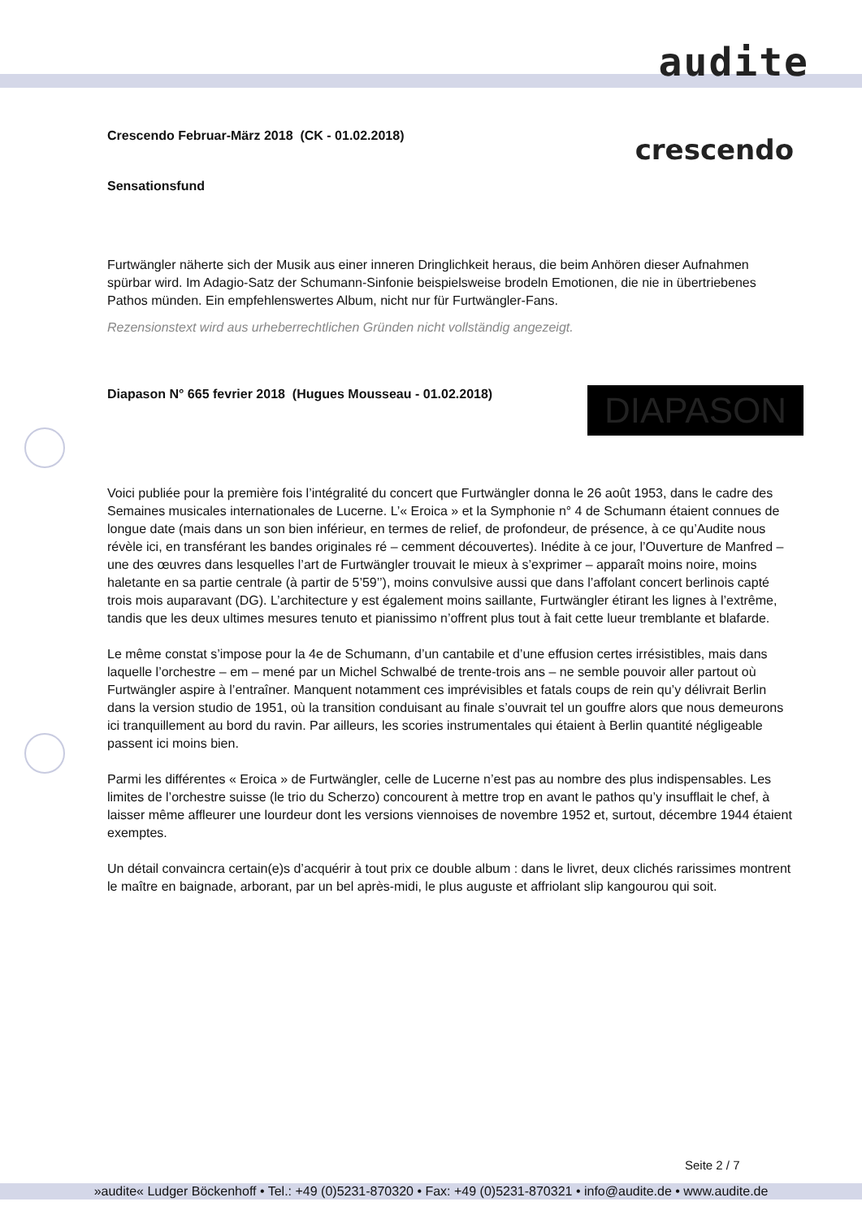audite
Crescendo Februar-März 2018 (CK - 01.02.2018)
Sensationsfund
crescendo
Furtwängler näherte sich der Musik aus einer inneren Dringlichkeit heraus, die beim Anhören dieser Aufnahmen spürbar wird. Im Adagio-Satz der Schumann-Sinfonie beispielsweise brodeln Emotionen, die nie in übertriebenes Pathos münden. Ein empfehlenswertes Album, nicht nur für Furtwängler-Fans.
Rezensionstext wird aus urheberrechtlichen Gründen nicht vollständig angezeigt.
Diapason N° 665 fevrier 2018 (Hugues Mousseau - 01.02.2018)
DIAPASON
Voici publiée pour la première fois l’intégralité du concert que Furtwängler donna le 26 août 1953, dans le cadre des Semaines musicales internationales de Lucerne. L’« Eroica » et la Symphonie n° 4 de Schumann étaient connues de longue date (mais dans un son bien inférieur, en termes de relief, de profondeur, de présence, à ce qu’Audite nous révèle ici, en transférant les bandes originales ré – cemment découvertes). Inédite à ce jour, l’Ouverture de Manfred – une des œuvres dans lesquelles l’art de Furtwängler trouvait le mieux à s’exprimer – apparaît moins noire, moins haletante en sa partie centrale (à partir de 5’59’’), moins convulsive aussi que dans l’affolant concert berlinois capté trois mois auparavant (DG). L’architecture y est également moins saillante, Furtwängler étirant les lignes à l’extrême, tandis que les deux ultimes mesures tenuto et pianissimo n’offrent plus tout à fait cette lueur tremblante et blafarde.
Le même constat s’impose pour la 4e de Schumann, d’un cantabile et d’une effusion certes irrésistibles, mais dans laquelle l’orchestre – em – mené par un Michel Schwalbé de trente-trois ans – ne semble pouvoir aller partout où Furtwängler aspire à l’entraîner. Manquent notamment ces imprévisibles et fatals coups de rein qu’y délivrait Berlin dans la version studio de 1951, où la transition conduisant au finale s’ouvrait tel un gouffre alors que nous demeurons ici tranquillement au bord du ravin. Par ailleurs, les scories instrumentales qui étaient à Berlin quantité négligeable passent ici moins bien.
Parmi les différentes « Eroica » de Furtwängler, celle de Lucerne n’est pas au nombre des plus indispensables. Les limites de l’orchestre suisse (le trio du Scherzo) concourent à mettre trop en avant le pathos qu’y insufflait le chef, à laisser même affleurer une lourdeur dont les versions viennoises de novembre 1952 et, surtout, décembre 1944 étaient exemptes.
Un détail convaincra certain(e)s d’acquérir à tout prix ce double album : dans le livret, deux clichés rarissimes montrent le maître en baignade, arborant, par un bel après-midi, le plus auguste et affriolant slip kangourou qui soit.
Seite 2 / 7
»audite« Ludger Böckenhoff • Tel.: +49 (0)5231-870320 • Fax: +49 (0)5231-870321 • info@audite.de • www.audite.de